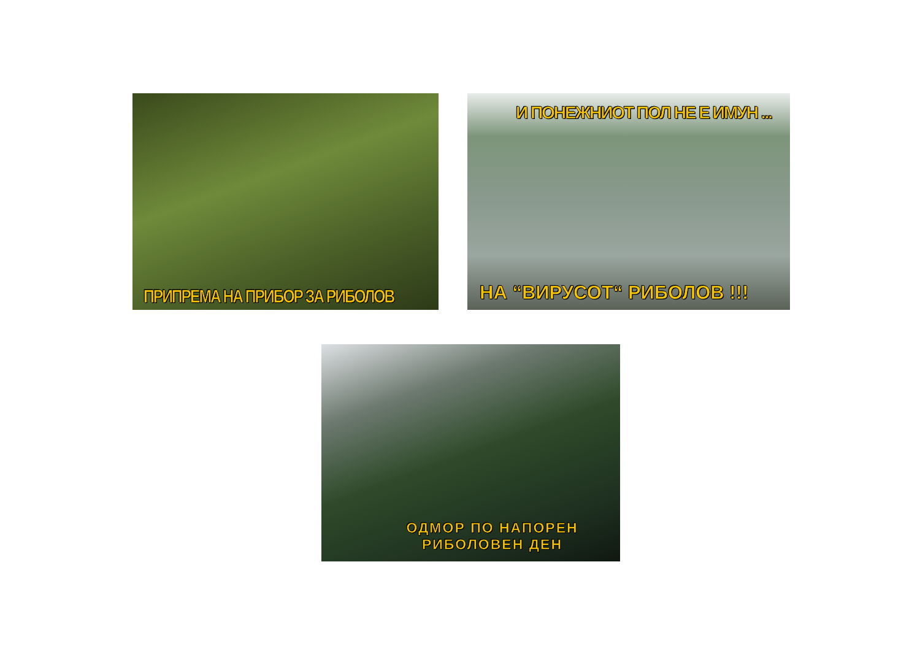ПРИПРЕМА НА ПРИБОР ЗА РИБОЛОВ
И ПОНЕЖНИОТ ПОЛ НЕ Е ИМУН ...
НА “ВИРУСОТ“ РИБОЛОВ !!!
ОДМОР ПО НАПОРЕН
РИБОЛОВЕН ДЕН